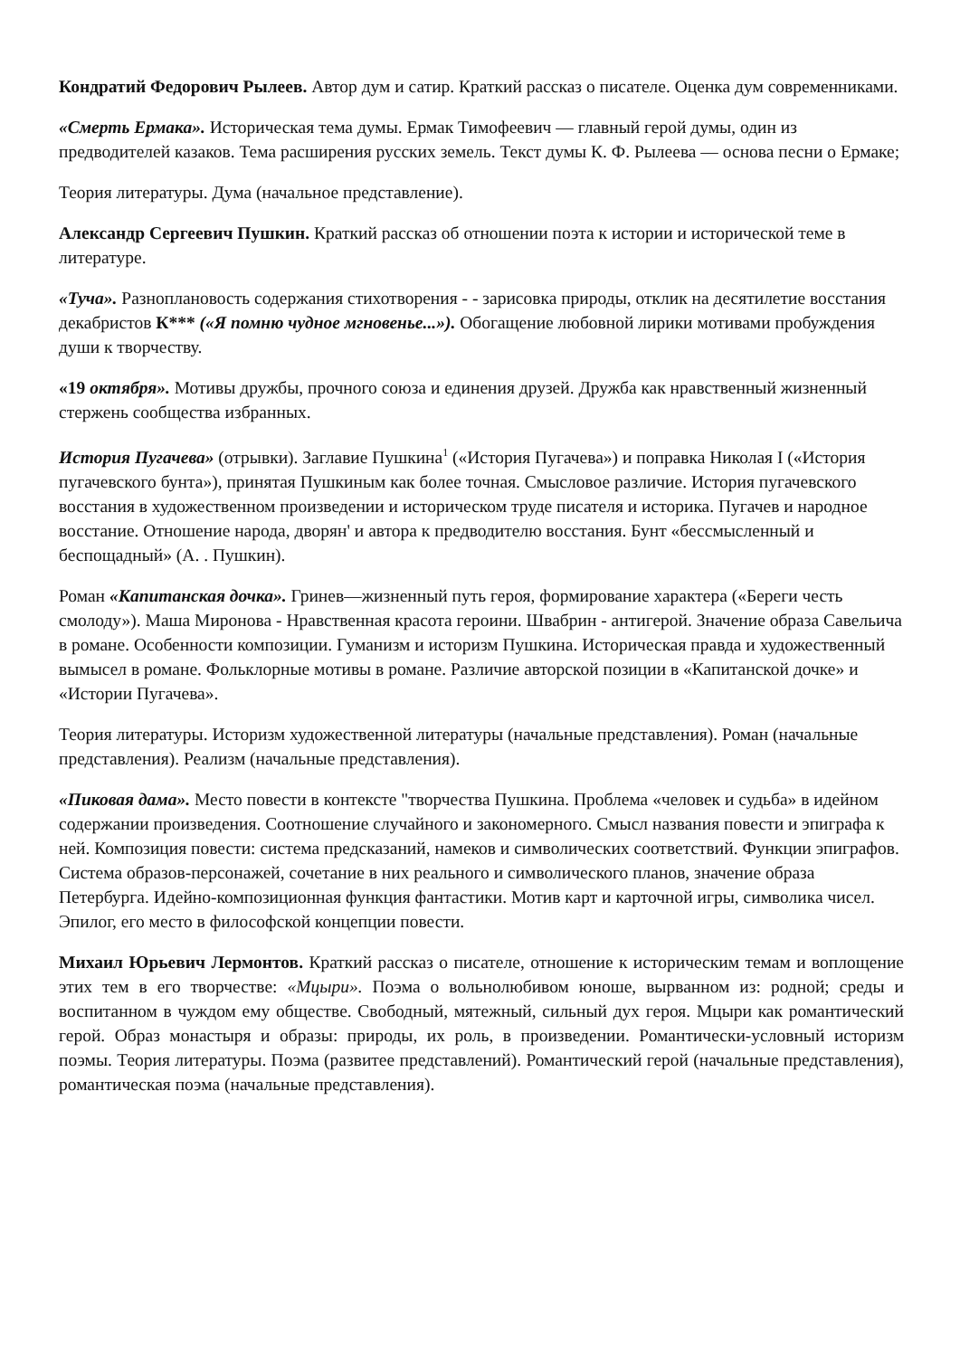Кондратий Федорович Рылеев. Автор дум и сатир. Краткий рассказ о писателе. Оценка дум современниками.
«Смерть Ермака». Историческая тема думы. Ермак Тимофеевич — главный герой думы, один из предводителей казаков. Тема расширения русских земель. Текст думы К. Ф. Рылеева — основа песни о Ермаке;
Теория литературы. Дума (начальное представление).
Александр Сергеевич Пушкин. Краткий рассказ об отношении поэта к истории и исторической теме в литературе.
«Туча». Разноплановость содержания стихотворения - - зарисовка природы, отклик на десятилетие восстания декабристов К*** («Я помню чудное мгновенье...»). Обогащение любовной лирики мотивами пробуждения души к творчеству.
«19 октября». Мотивы дружбы, прочного союза и единения друзей. Дружба как нравственный жизненный стержень сообщества избранных.
История Пугачева» (отрывки). Заглавие Пушкина<sup>1</sup> («История Пугачева») и поправка Николая I («История пугачевского бунта»), принятая Пушкиным как более точная. Смысловое различие. История пугачевского восстания в художественном произведении и историческом труде писателя и историка. Пугачев и народное восстание. Отношение народа, дворян' и автора к предводителю восстания. Бунт «бессмысленный и беспощадный» (А. . Пушкин).
Роман «Капитанская дочка». Гринев—жизненный путь героя, формирование характера («Береги честь смолоду»). Маша Миронова - Нравственная красота героини. Швабрин - антигерой. Значение образа Савельича в романе. Особенности композиции. Гуманизм и историзм Пушкина. Историческая правда и художественный вымысел в романе. Фольклорные мотивы в романе. Различие авторской позиции в «Капитанской дочке» и «Истории Пугачева».
Теория литературы. Историзм художественной литературы (начальные представления). Роман (начальные представления). Реализм (начальные представления).
«Пиковая дама». Место повести в контексте "творчества Пушкина. Проблема «человек и судьба» в идейном содержании произведения. Соотношение случайного и закономерного. Смысл названия повести и эпиграфа к ней. Композиция повести: система предсказаний, намеков и символических соответствий. Функции эпиграфов. Система образов-персонажей, сочетание в них реального и символического планов, значение образа Петербурга. Идейно-композиционная функция фантастики. Мотив карт и карточной игры, символика чисел. Эпилог, его место в философской концепции повести.
Михаил Юрьевич Лермонтов. Краткий рассказ о писателе, отношение к историческим темам и воплощение этих тем в его творчестве: «Мцыри». Поэма о вольнолюбивом юноше, вырванном из: родной; среды и воспитанном в чуждом ему обществе. Свободный, мятежный, сильный дух героя. Мцыри как романтический герой. Образ монастыря и образы: природы, их роль, в произведении. Романтически-условный историзм поэмы. Теория литературы. Поэма (развитее представлений). Романтический герой (начальные представления), романтическая поэма (начальные представления).